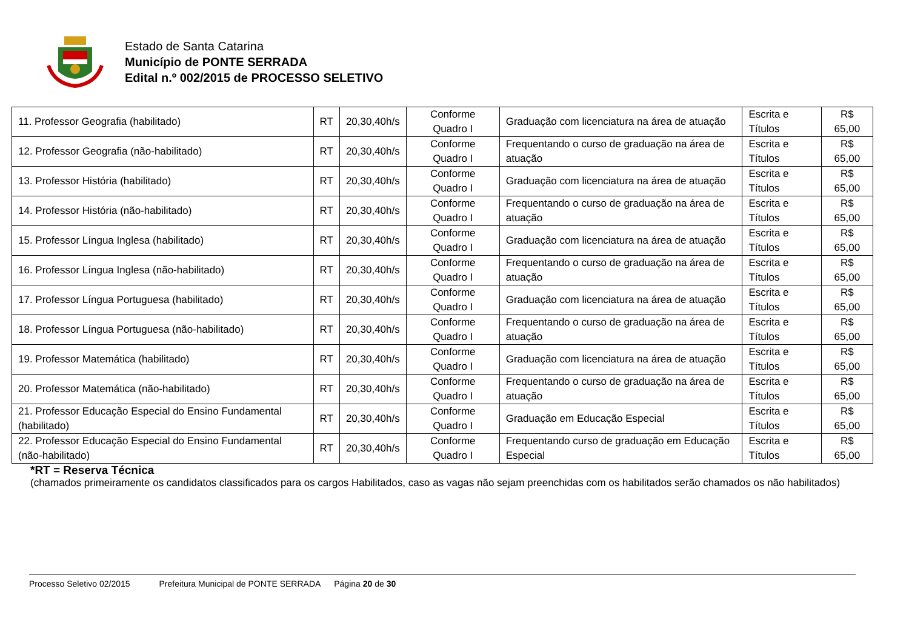Estado de Santa Catarina
Município de PONTE SERRADA
Edital n.º 002/2015 de PROCESSO SELETIVO
| 11. Professor Geografia (habilitado) | RT | 20,30,40h/s | Conforme Quadro I | Graduação com licenciatura na área de atuação | Escrita e Títulos | R$ 65,00 |
| 12. Professor Geografia (não-habilitado) | RT | 20,30,40h/s | Conforme Quadro I | Frequentando o curso de graduação na área de atuação | Escrita e Títulos | R$ 65,00 |
| 13. Professor História (habilitado) | RT | 20,30,40h/s | Conforme Quadro I | Graduação com licenciatura na área de atuação | Escrita e Títulos | R$ 65,00 |
| 14. Professor História (não-habilitado) | RT | 20,30,40h/s | Conforme Quadro I | Frequentando o curso de graduação na área de atuação | Escrita e Títulos | R$ 65,00 |
| 15. Professor Língua Inglesa (habilitado) | RT | 20,30,40h/s | Conforme Quadro I | Graduação com licenciatura na área de atuação | Escrita e Títulos | R$ 65,00 |
| 16. Professor Língua Inglesa (não-habilitado) | RT | 20,30,40h/s | Conforme Quadro I | Frequentando o curso de graduação na área de atuação | Escrita e Títulos | R$ 65,00 |
| 17. Professor Língua Portuguesa (habilitado) | RT | 20,30,40h/s | Conforme Quadro I | Graduação com licenciatura na área de atuação | Escrita e Títulos | R$ 65,00 |
| 18. Professor Língua Portuguesa (não-habilitado) | RT | 20,30,40h/s | Conforme Quadro I | Frequentando o curso de graduação na área de atuação | Escrita e Títulos | R$ 65,00 |
| 19. Professor Matemática (habilitado) | RT | 20,30,40h/s | Conforme Quadro I | Graduação com licenciatura na área de atuação | Escrita e Títulos | R$ 65,00 |
| 20. Professor Matemática (não-habilitado) | RT | 20,30,40h/s | Conforme Quadro I | Frequentando o curso de graduação na área de atuação | Escrita e Títulos | R$ 65,00 |
| 21. Professor Educação Especial do Ensino Fundamental (habilitado) | RT | 20,30,40h/s | Conforme Quadro I | Graduação em Educação Especial | Escrita e Títulos | R$ 65,00 |
| 22. Professor Educação Especial do Ensino Fundamental (não-habilitado) | RT | 20,30,40h/s | Conforme Quadro I | Frequentando curso de graduação em Educação Especial | Escrita e Títulos | R$ 65,00 |
*RT = Reserva Técnica
(chamados primeiramente os candidatos classificados para os cargos Habilitados, caso as vagas não sejam preenchidas com os habilitados serão chamados os não habilitados)
Processo Seletivo 02/2015 Prefeitura Municipal de PONTE SERRADA Página 20 de 30